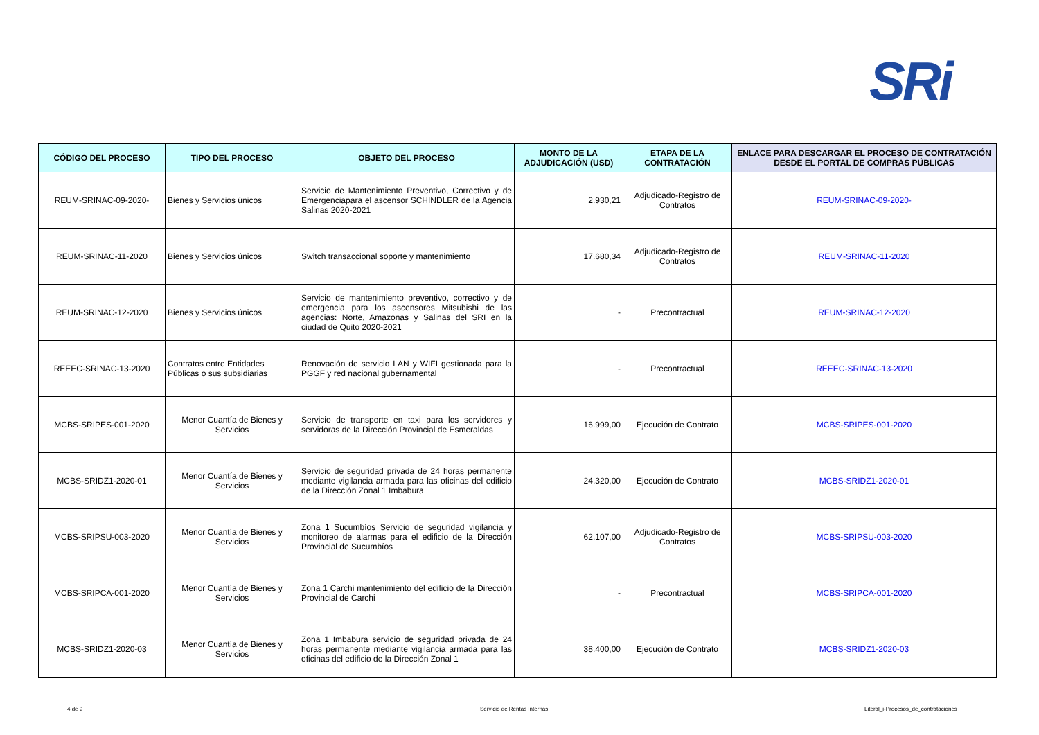SRi
| CÓDIGO DEL PROCESO | TIPO DEL PROCESO | OBJETO DEL PROCESO | MONTO DE LA ADJUDICACIÓN (USD) | ETAPA DE LA CONTRATACIÓN | ENLACE PARA DESCARGAR EL PROCESO DE CONTRATACIÓN DESDE EL PORTAL DE COMPRAS PÚBLICAS |
| --- | --- | --- | --- | --- | --- |
| REUM-SRINAC-09-2020- | Bienes y Servicios únicos | Servicio de Mantenimiento Preventivo, Correctivo y de Emergenciapara el ascensor SCHINDLER de la Agencia Salinas 2020-2021 | 2.930,21 | Adjudicado-Registro de Contratos | REUM-SRINAC-09-2020- |
| REUM-SRINAC-11-2020 | Bienes y Servicios únicos | Switch transaccional soporte y mantenimiento | 17.680,34 | Adjudicado-Registro de Contratos | REUM-SRINAC-11-2020 |
| REUM-SRINAC-12-2020 | Bienes y Servicios únicos | Servicio de mantenimiento preventivo, correctivo y de emergencia para los ascensores Mitsubishi de las agencias: Norte, Amazonas y Salinas del SRI en la ciudad de Quito 2020-2021 | - | Precontractual | REUM-SRINAC-12-2020 |
| REEEC-SRINAC-13-2020 | Contratos entre Entidades Públicas o sus subsidiarias | Renovación de servicio LAN y WIFI gestionada para la PGGF y red nacional gubernamental | - | Precontractual | REEEC-SRINAC-13-2020 |
| MCBS-SRIPES-001-2020 | Menor Cuantía de Bienes y Servicios | Servicio de transporte en taxi para los servidores y servidoras de la Dirección Provincial de Esmeraldas | 16.999,00 | Ejecución de Contrato | MCBS-SRIPES-001-2020 |
| MCBS-SRIDZ1-2020-01 | Menor Cuantía de Bienes y Servicios | Servicio de seguridad privada de 24 horas permanente mediante vigilancia armada para las oficinas del edificio de la Dirección Zonal 1 Imbabura | 24.320,00 | Ejecución de Contrato | MCBS-SRIDZ1-2020-01 |
| MCBS-SRIPSU-003-2020 | Menor Cuantía de Bienes y Servicios | Zona 1 Sucumbíos Servicio de seguridad vigilancia y monitoreo de alarmas para el edificio de la Dirección Provincial de Sucumbíos | 62.107,00 | Adjudicado-Registro de Contratos | MCBS-SRIPSU-003-2020 |
| MCBS-SRIPCA-001-2020 | Menor Cuantía de Bienes y Servicios | Zona 1 Carchi mantenimiento del edificio de la Dirección Provincial de Carchi | - | Precontractual | MCBS-SRIPCA-001-2020 |
| MCBS-SRIDZ1-2020-03 | Menor Cuantía de Bienes y Servicios | Zona 1 Imbabura servicio de seguridad privada de 24 horas permanente mediante vigilancia armada para las oficinas del edificio de la Dirección Zonal 1 | 38.400,00 | Ejecución de Contrato | MCBS-SRIDZ1-2020-03 |
4 de 9 Servicio de Rentas Internas Literal_i-Procesos_de_contrataciones